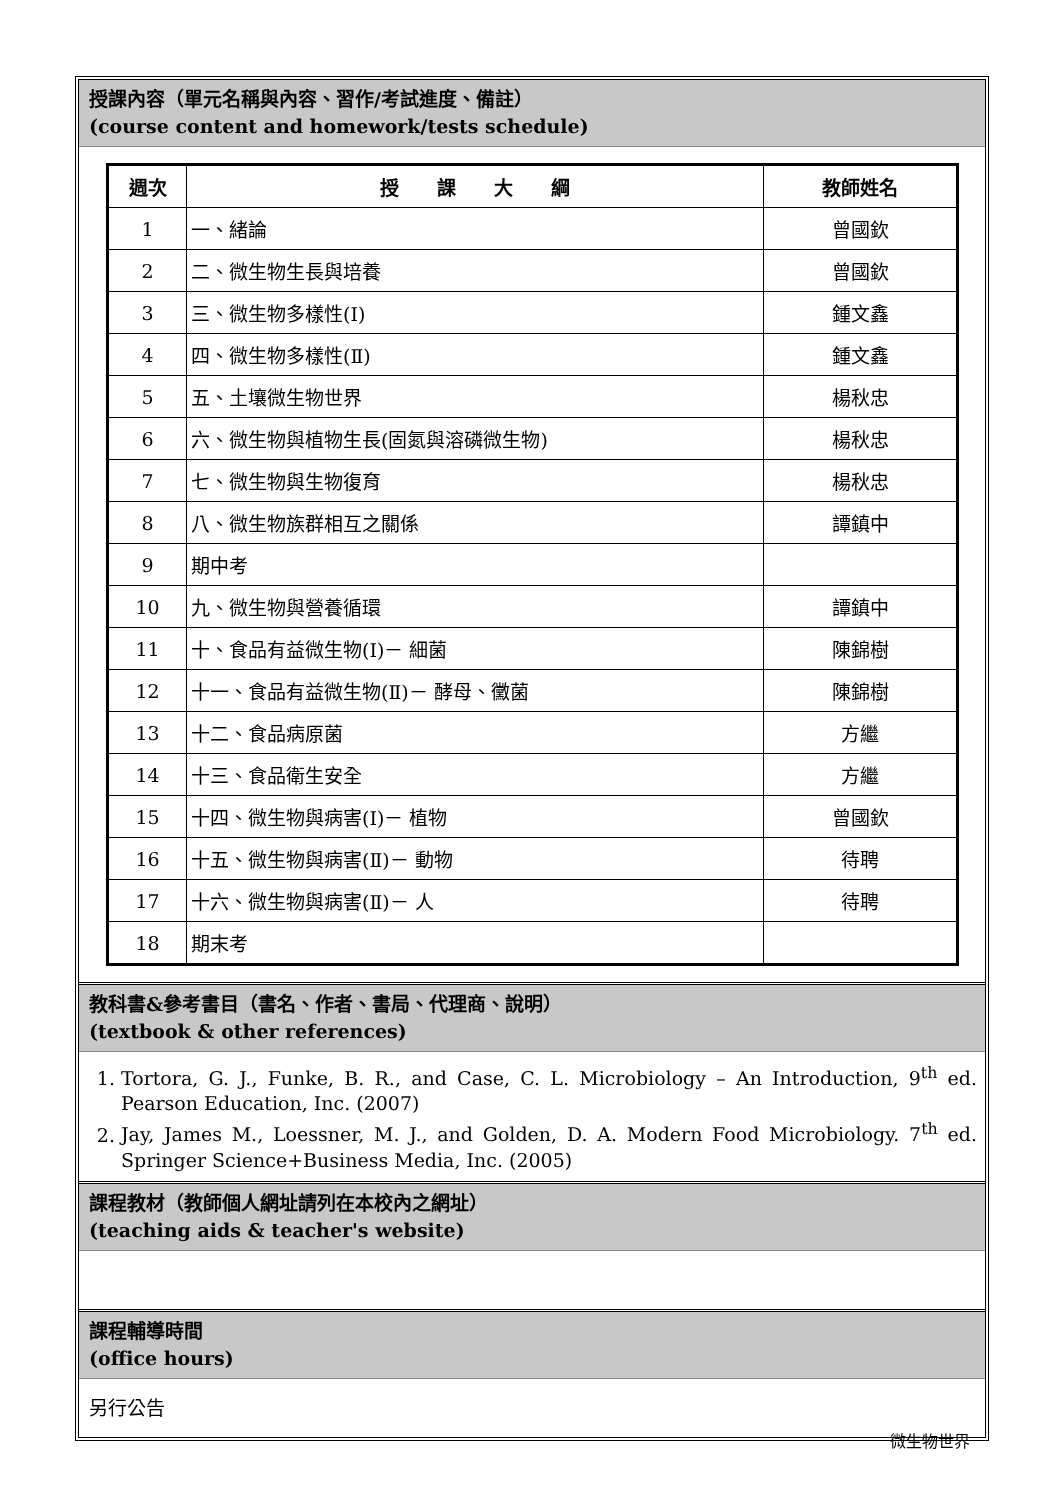授課內容（單元名稱與內容、習作/考試進度、備註）
(course content and homework/tests schedule)
| 週次 | 授 課 大 綱 | 教師姓名 |
| --- | --- | --- |
| 1 | 一、緒論 | 曾國欽 |
| 2 | 二、微生物生長與培養 | 曾國欽 |
| 3 | 三、微生物多樣性(Ⅰ) | 鍾文鑫 |
| 4 | 四、微生物多樣性(Ⅱ) | 鍾文鑫 |
| 5 | 五、土壤微生物世界 | 楊秋忠 |
| 6 | 六、微生物與植物生長(固氮與溶磷微生物) | 楊秋忠 |
| 7 | 七、微生物與生物復育 | 楊秋忠 |
| 8 | 八、微生物族群相互之關係 | 譚鎮中 |
| 9 | 期中考 | |
| 10 | 九、微生物與營養循環 | 譚鎮中 |
| 11 | 十、食品有益微生物(Ⅰ)－ 細菌 | 陳錦樹 |
| 12 | 十一、食品有益微生物(Ⅱ)－ 酵母、黴菌 | 陳錦樹 |
| 13 | 十二、食品病原菌 | 方繼 |
| 14 | 十三、食品衛生安全 | 方繼 |
| 15 | 十四、微生物與病害(Ⅰ)－ 植物 | 曾國欽 |
| 16 | 十五、微生物與病害(Ⅱ)－ 動物 | 待聘 |
| 17 | 十六、微生物與病害(Ⅱ)－ 人 | 待聘 |
| 18 | 期末考 | |
教科書&參考書目（書名、作者、書局、代理商、說明）
(textbook & other references)
1. Tortora, G. J., Funke, B. R., and Case, C. L. Microbiology – An Introduction, 9<sup>th</sup> ed. Pearson Education, Inc. (2007)
2. Jay, James M., Loessner, M. J., and Golden, D. A. Modern Food Microbiology. 7<sup>th</sup> ed. Springer Science+Business Media, Inc. (2005)
課程教材（教師個人網址請列在本校內之網址）
(teaching aids & teacher's website)
課程輔導時間
(office hours)
另行公告
微生物世界